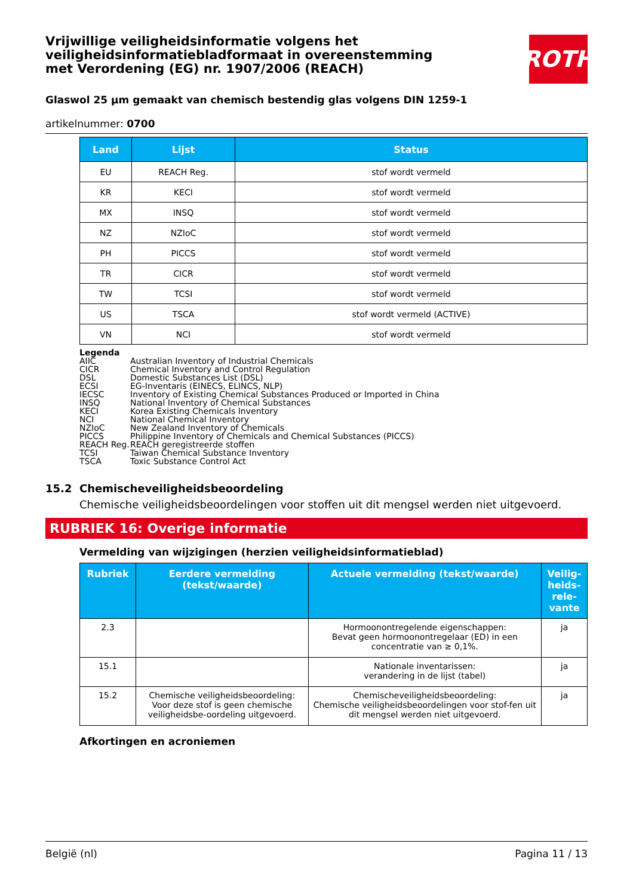ROTH
Vrijwillige veiligheidsinformatie volgens het veiligheidsinformatiebladformaat in overeenstemming met Verordening (EG) nr. 1907/2006 (REACH)
Glaswol 25 µm gemaakt van chemisch bestendig glas volgens DIN 1259-1
artikelnummer: 0700
| Land | Lijst | Status |
| --- | --- | --- |
| EU | REACH Reg. | stof wordt vermeld |
| KR | KECI | stof wordt vermeld |
| MX | INSQ | stof wordt vermeld |
| NZ | NZIoC | stof wordt vermeld |
| PH | PICCS | stof wordt vermeld |
| TR | CICR | stof wordt vermeld |
| TW | TCSI | stof wordt vermeld |
| US | TSCA | stof wordt vermeld (ACTIVE) |
| VN | NCI | stof wordt vermeld |
Legenda
AIIC Australian Inventory of Industrial Chemicals
CICR Chemical Inventory and Control Regulation
DSL Domestic Substances List (DSL)
ECSI EG-Inventaris (EINECS, ELINCS, NLP)
IECSC Inventory of Existing Chemical Substances Produced or Imported in China
INSQ National Inventory of Chemical Substances
KECI Korea Existing Chemicals Inventory
NCI National Chemical Inventory
NZIoC New Zealand Inventory of Chemicals
PICCS Philippine Inventory of Chemicals and Chemical Substances (PICCS)
REACH Reg. REACH geregistreerde stoffen
TCSI Taiwan Chemical Substance Inventory
TSCA Toxic Substance Control Act
15.2 Chemischeveiligheidsbeoordeling
Chemische veiligheidsbeoordelingen voor stoffen uit dit mengsel werden niet uitgevoerd.
RUBRIEK 16: Overige informatie
Vermelding van wijzigingen (herzien veiligheidsinformatieblad)
| Rubriek | Eerdere vermelding (tekst/waarde) | Actuele vermelding (tekst/waarde) | Veilig-heids-rele-vante |
| --- | --- | --- | --- |
| 2.3 | | Hormoonontregelende eigenschappen: Bevat geen hormoonontregelaar (ED) in een concentratie van ≥ 0,1%. | ja |
| 15.1 | | Nationale inventarissen: verandering in de lijst (tabel) | ja |
| 15.2 | Chemische veiligheidsbeoordeling: Voor deze stof is geen chemische veiligheidsbe-oordeling uitgevoerd. | Chemischeveiligheidsbeoordeling: Chemische veiligheidsbeoordelingen voor stof-fen uit dit mengsel werden niet uitgevoerd. | ja |
Afkortingen en acroniemen
België (nl) Pagina 11 / 13